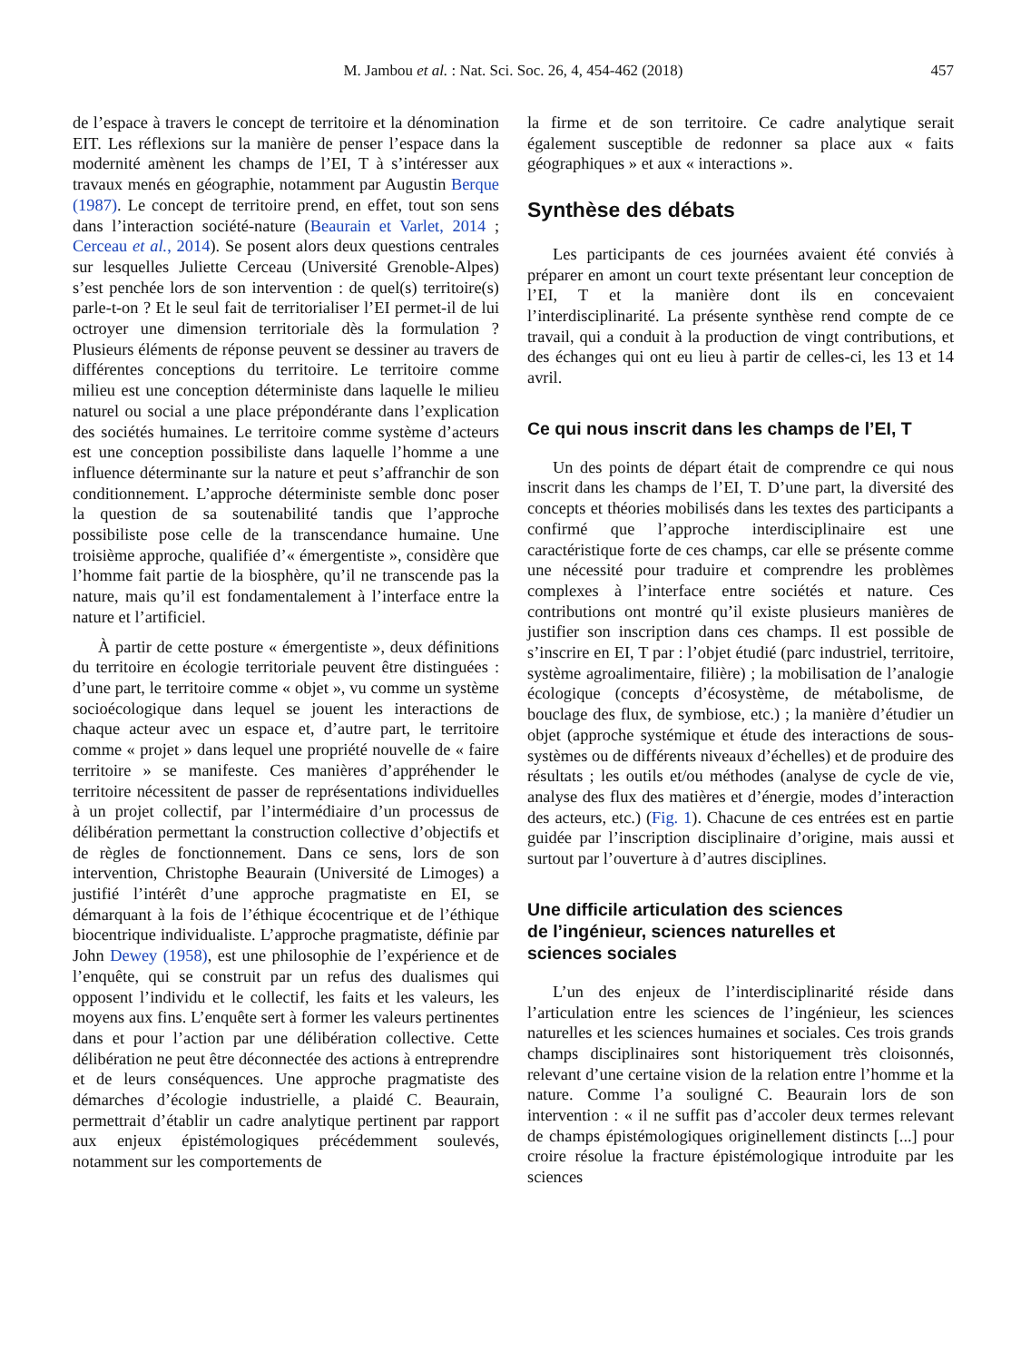M. Jambou et al. : Nat. Sci. Soc. 26, 4, 454-462 (2018) 457
de l’espace à travers le concept de territoire et la dénomination EIT. Les réflexions sur la manière de penser l’espace dans la modernité amènent les champs de l’EI, T à s’intéresser aux travaux menés en géographie, notamment par Augustin Berque (1987). Le concept de territoire prend, en effet, tout son sens dans l’interaction société-nature (Beaurain et Varlet, 2014 ; Cerceau et al., 2014). Se posent alors deux questions centrales sur lesquelles Juliette Cerceau (Université Grenoble-Alpes) s’est penchée lors de son intervention : de quel(s) territoire(s) parle-t-on ? Et le seul fait de territorialiser l’EI permet-il de lui octroyer une dimension territoriale dès la formulation ? Plusieurs éléments de réponse peuvent se dessiner au travers de différentes conceptions du territoire. Le territoire comme milieu est une conception déterministe dans laquelle le milieu naturel ou social a une place prépondérante dans l’explication des sociétés humaines. Le territoire comme système d’acteurs est une conception possibiliste dans laquelle l’homme a une influence déterminante sur la nature et peut s’affranchir de son conditionnement. L’approche déterministe semble donc poser la question de sa soutenabilité tandis que l’approche possibiliste pose celle de la transcendance humaine. Une troisième approche, qualifiée d’« émergentiste », considère que l’homme fait partie de la biosphère, qu’il ne transcende pas la nature, mais qu’il est fondamentalement à l’interface entre la nature et l’artificiel.
À partir de cette posture « émergentiste », deux définitions du territoire en écologie territoriale peuvent être distinguées : d’une part, le territoire comme « objet », vu comme un système socioécologique dans lequel se jouent les interactions de chaque acteur avec un espace et, d’autre part, le territoire comme « projet » dans lequel une propriété nouvelle de « faire territoire » se manifeste. Ces manières d’appréhender le territoire nécessitent de passer de représentations individuelles à un projet collectif, par l’intermédiaire d’un processus de délibération permettant la construction collective d’objectifs et de règles de fonctionnement. Dans ce sens, lors de son intervention, Christophe Beaurain (Université de Limoges) a justifié l’intérêt d’une approche pragmatiste en EI, se démarquant à la fois de l’éthique écocentrique et de l’éthique biocentrique individualiste. L’approche pragmatiste, définie par John Dewey (1958), est une philosophie de l’expérience et de l’enquête, qui se construit par un refus des dualismes qui opposent l’individu et le collectif, les faits et les valeurs, les moyens aux fins. L’enquête sert à former les valeurs pertinentes dans et pour l’action par une délibération collective. Cette délibération ne peut être déconnectée des actions à entreprendre et de leurs conséquences. Une approche pragmatiste des démarches d’écologie industrielle, a plaidé C. Beaurain, permettrait d’établir un cadre analytique pertinent par rapport aux enjeux épistémologiques précédemment soulevés, notamment sur les comportements de
la firme et de son territoire. Ce cadre analytique serait également susceptible de redonner sa place aux « faits géographiques » et aux « interactions ».
Synthèse des débats
Les participants de ces journées avaient été conviés à préparer en amont un court texte présentant leur conception de l’EI, T et la manière dont ils en concevaient l’interdisciplinarité. La présente synthèse rend compte de ce travail, qui a conduit à la production de vingt contributions, et des échanges qui ont eu lieu à partir de celles-ci, les 13 et 14 avril.
Ce qui nous inscrit dans les champs de l’EI, T
Un des points de départ était de comprendre ce qui nous inscrit dans les champs de l’EI, T. D’une part, la diversité des concepts et théories mobilisés dans les textes des participants a confirmé que l’approche interdisciplinaire est une caractéristique forte de ces champs, car elle se présente comme une nécessité pour traduire et comprendre les problèmes complexes à l’interface entre sociétés et nature. Ces contributions ont montré qu’il existe plusieurs manières de justifier son inscription dans ces champs. Il est possible de s’inscrire en EI, T par : l’objet étudié (parc industriel, territoire, système agroalimentaire, filière) ; la mobilisation de l’analogie écologique (concepts d’écosystème, de métabolisme, de bouclage des flux, de symbiose, etc.) ; la manière d’étudier un objet (approche systémique et étude des interactions de sous-systèmes ou de différents niveaux d’échelles) et de produire des résultats ; les outils et/ou méthodes (analyse de cycle de vie, analyse des flux des matières et d’énergie, modes d’interaction des acteurs, etc.) (Fig. 1). Chacune de ces entrées est en partie guidée par l’inscription disciplinaire d’origine, mais aussi et surtout par l’ouverture à d’autres disciplines.
Une difficile articulation des sciences
de l’ingénieur, sciences naturelles et
sciences sociales
L’un des enjeux de l’interdisciplinarité réside dans l’articulation entre les sciences de l’ingénieur, les sciences naturelles et les sciences humaines et sociales. Ces trois grands champs disciplinaires sont historiquement très cloisonnés, relevant d’une certaine vision de la relation entre l’homme et la nature. Comme l’a souligné C. Beaurain lors de son intervention : « il ne suffit pas d’accoler deux termes relevant de champs épistémologiques originellement distincts [...] pour croire résolue la fracture épistémologique introduite par les sciences